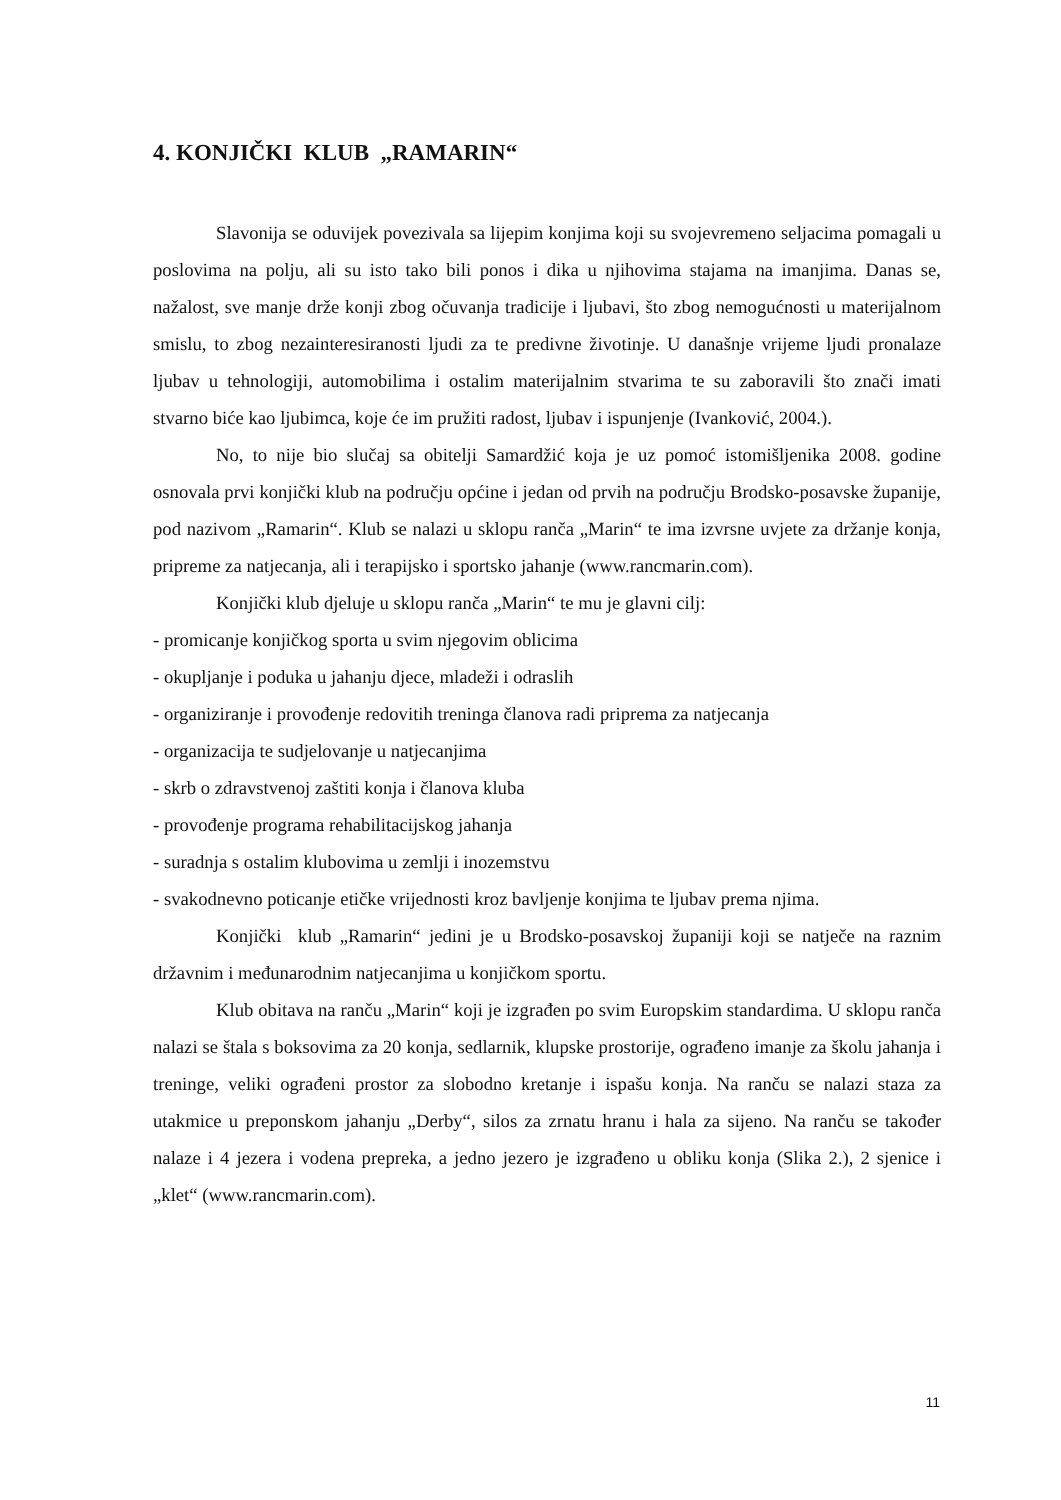4. KONJIČKI KLUB „RAMARIN“
Slavonija se oduvijek povezivala sa lijepim konjima koji su svojevremeno seljacima pomagali u poslovima na polju, ali su isto tako bili ponos i dika u njihovima stajama na imanjima. Danas se, nažalost, sve manje drže konji zbog očuvanja tradicije i ljubavi, što zbog nemogućnosti u materijalnom smislu, to zbog nezainteresiranosti ljudi za te predivne životinje. U današnje vrijeme ljudi pronalaze ljubav u tehnologiji, automobilima i ostalim materijalnim stvarima te su zaboravili što znači imati stvarno biće kao ljubimca, koje će im pružiti radost, ljubav i ispunjenje (Ivanković, 2004.).
No, to nije bio slučaj sa obitelji Samardžić koja je uz pomoć istomišljenika 2008. godine osnovala prvi konjički klub na području općine i jedan od prvih na području Brodsko-posavske županije, pod nazivom „Ramarin“. Klub se nalazi u sklopu ranča „Marin“ te ima izvrsne uvjete za držanje konja, pripreme za natjecanja, ali i terapijsko i sportsko jahanje (www.rancmarin.com).
Konjički klub djeluje u sklopu ranča „Marin“ te mu je glavni cilj:
- promicanje konjičkog sporta u svim njegovim oblicima
- okupljanje i poduka u jahanju djece, mladeži i odraslih
- organiziranje i provođenje redovitih treninga članova radi priprema za natjecanja
- organizacija te sudjelovanje u natjecanjima
- skrb o zdravstvenoj zaštiti konja i članova kluba
- provođenje programa rehabilitacijskog jahanja
- suradnja s ostalim klubovima u zemlji i inozemstvu
- svakodnevno poticanje etičke vrijednosti kroz bavljenje konjima te ljubav prema njima.
Konjički klub „Ramarin“ jedini je u Brodsko-posavskoj županiji koji se natječe na raznim državnim i međunarodnim natjecanjima u konjičkom sportu.
Klub obitava na ranču „Marin“ koji je izgrađen po svim Europskim standardima. U sklopu ranča nalazi se štala s boksovima za 20 konja, sedlarnik, klupske prostorije, ograđeno imanje za školu jahanja i treninge, veliki ograđeni prostor za slobodno kretanje i ispašu konja. Na ranču se nalazi staza za utakmice u preponskom jahanju „Derby“, silos za zrnatu hranu i hala za sijeno. Na ranču se također nalaze i 4 jezera i vodena prepreka, a jedno jezero je izgrađeno u obliku konja (Slika 2.), 2 sjenice i „klet“ (www.rancmarin.com).
11